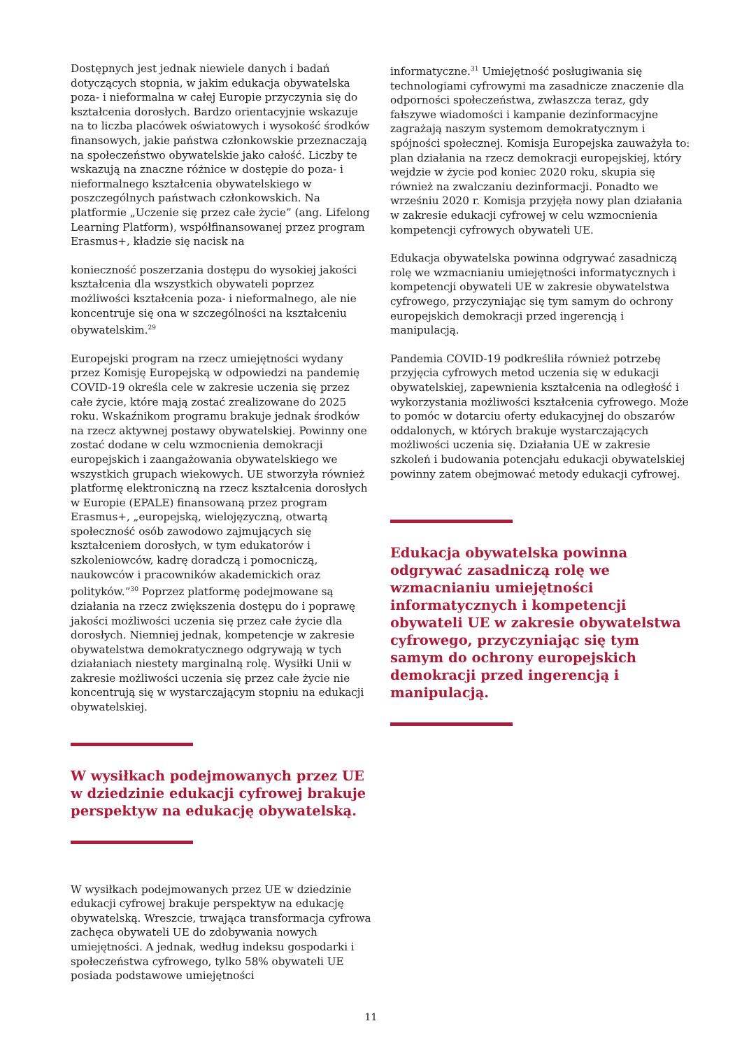Dostępnych jest jednak niewiele danych i badań dotyczących stopnia, w jakim edukacja obywatelska poza- i nieformalna w całej Europie przyczynia się do kształcenia dorosłych. Bardzo orientacyjnie wskazuje na to liczba placówek oświatowych i wysokość środków finansowych, jakie państwa członkowskie przeznaczają na społeczeństwo obywatelskie jako całość. Liczby te wskazują na znaczne różnice w dostępie do poza- i nieformalnego kształcenia obywatelskiego w poszczególnych państwach członkowskich. Na platformie „Uczenie się przez całe życie” (ang. Lifelong Learning Platform), współfinansowanej przez program Erasmus+, kładzie się nacisk na
konieczność poszerzania dostępu do wysokiej jakości kształcenia dla wszystkich obywateli poprzez możliwości kształcenia poza- i nieformalnego, ale nie koncentruje się ona w szczególności na kształceniu obywatelskim.<sup>29</sup>
Europejski program na rzecz umiejętności wydany przez Komisję Europejską w odpowiedzi na pandemię COVID-19 określa cele w zakresie uczenia się przez całe życie, które mają zostać zrealizowane do 2025 roku. Wskaźnikom programu brakuje jednak środków na rzecz aktywnej postawy obywatelskiej. Powinny one zostać dodane w celu wzmocnienia demokracji europejskich i zaangażowania obywatelskiego we wszystkich grupach wiekowych. UE stworzyła również platformę elektroniczną na rzecz kształcenia dorosłych w Europie (EPALE) finansowaną przez program Erasmus+, „europejską, wielojęzyczną, otwartą społeczność osób zawodowo zajmujących się kształceniem dorosłych, w tym edukatorów i szkoleniowców, kadrę doradczą i pomocniczą, naukowców i pracowników akademickich oraz polityków.”<sup>30</sup> Poprzez platformę podejmowane są działania na rzecz zwiększenia dostępu do i poprawę jakości możliwości uczenia się przez całe życie dla dorosłych. Niemniej jednak, kompetencje w zakresie obywatelstwa demokratycznego odgrywają w tych działaniach niestety marginalną rolę. Wysiłki Unii w zakresie możliwości uczenia się przez całe życie nie koncentrują się w wystarczającym stopniu na edukacji obywatelskiej.
W wysiłkach podejmowanych przez UE w dziedzinie edukacji cyfrowej brakuje perspektyw na edukację obywatelską.
W wysiłkach podejmowanych przez UE w dziedzinie edukacji cyfrowej brakuje perspektyw na edukację obywatelską. Wreszcie, trwająca transformacja cyfrowa zachęca obywateli UE do zdobywania nowych umiejętności. A jednak, według indeksu gospodarki i społeczeństwa cyfrowego, tylko 58% obywateli UE posiada podstawowe umiejętności
informatyczne.<sup>31</sup> Umiejętność posługiwania się technologiami cyfrowymi ma zasadnicze znaczenie dla odporności społeczeństwa, zwłaszcza teraz, gdy fałszywe wiadomości i kampanie dezinformacyjne zagrażają naszym systemom demokratycznym i spójności społecznej. Komisja Europejska zauważyła to: plan działania na rzecz demokracji europejskiej, który wejdzie w życie pod koniec 2020 roku, skupia się również na zwalczaniu dezinformacji. Ponadto we wrześniu 2020 r. Komisja przyjęła nowy plan działania w zakresie edukacji cyfrowej w celu wzmocnienia kompetencji cyfrowych obywateli UE.
Edukacja obywatelska powinna odgrywać zasadniczą rolę we wzmacnianiu umiejętności informatycznych i kompetencji obywateli UE w zakresie obywatelstwa cyfrowego, przyczyniając się tym samym do ochrony europejskich demokracji przed ingerencją i manipulacją.
Pandemia COVID-19 podkreśliła również potrzebę przyjęcia cyfrowych metod uczenia się w edukacji obywatelskiej, zapewnienia kształcenia na odległość i wykorzystania możliwości kształcenia cyfrowego. Może to pomóc w dotarciu oferty edukacyjnej do obszarów oddalonych, w których brakuje wystarczających możliwości uczenia się. Działania UE w zakresie szkoleń i budowania potencjału edukacji obywatelskiej powinny zatem obejmować metody edukacji cyfrowej.
Edukacja obywatelska powinna odgrywać zasadniczą rolę we wzmacnianiu umiejętności informatycznych i kompetencji obywateli UE w zakresie obywatelstwa cyfrowego, przyczyniając się tym samym do ochrony europejskich demokracji przed ingerencją i manipulacją.
11